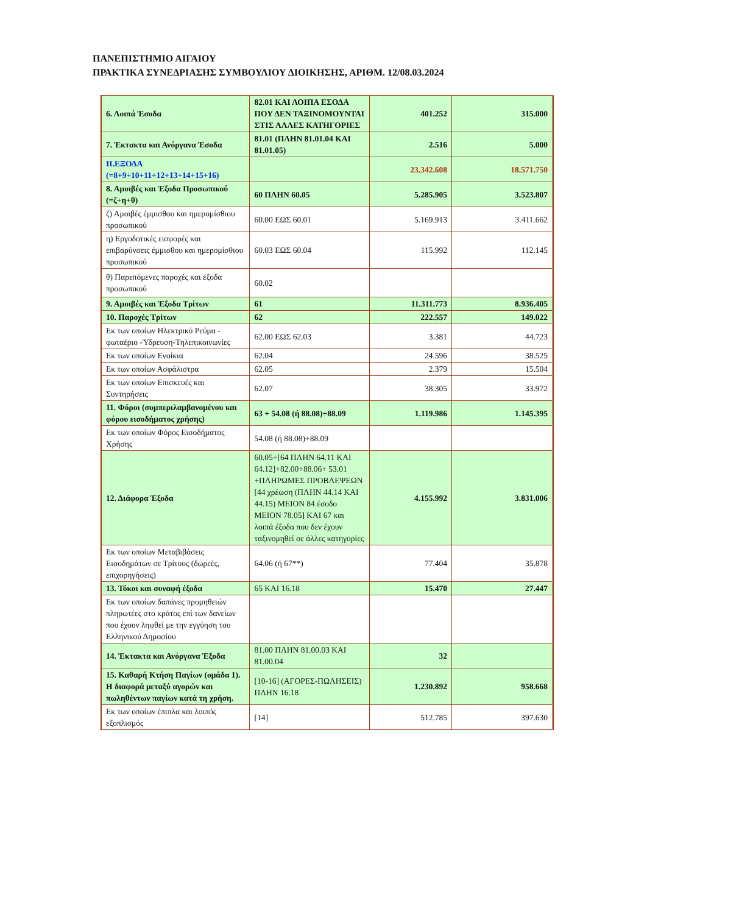ΠΑΝΕΠΙΣΤΗΜΙΟ ΑΙΓΑΙΟΥ
ΠΡΑΚΤΙΚΑ ΣΥΝΕΔΡΙΑΣΗΣ ΣΥΜΒΟΥΛΙΟΥ ΔΙΟΙΚΗΣΗΣ, ΑΡΙΘΜ. 12/08.03.2024
| 6. Λοιπά Έσοδα | 82.01 ΚΑΙ ΛΟΙΠΑ ΕΣΟΔΑ ΠΟΥ ΔΕΝ ΤΑΞΙΝΟΜΟΥΝΤΑΙ ΣΤΙΣ ΑΛΛΕΣ ΚΑΤΗΓΟΡΙΕΣ | 401.252 | 315.000 |
| 7. Έκτακτα και Ανόργανα Έσοδα | 81.01 (ΠΛΗΝ 81.01.04 ΚΑΙ 81.01.05) | 2.516 | 5.000 |
| ΙΙ.ΕΞΟΔΑ (=8+9+10+11+12+13+14+15+16) | | 23.342.608 | 18.571.750 |
| 8. Αμοιβές και Έξοδα Προσωπικού (=ζ+η+θ) | 60 ΠΛΗΝ 60.05 | 5.285.905 | 3.523.807 |
| ζ) Αμοιβές έμμισθου και ημερομίσθιου προσωπικού | 60.00 ΕΩΣ 60.01 | 5.169.913 | 3.411.662 |
| η) Εργοδοτικές εισφορές και επιβαρύνσεις έμμισθου και ημερομίσθιου προσωπικού | 60.03 ΕΩΣ 60.04 | 115.992 | 112.145 |
| θ) Παρεπόμενες παροχές και έξοδα προσωπικού | 60.02 | | |
| 9. Αμοιβές και Έξοδα Τρίτων | 61 | 11.311.773 | 8.936.405 |
| 10. Παροχές Τρίτων | 62 | 222.557 | 149.022 |
| Εκ των οποίων Ηλεκτρικό Ρεύμα - φωταέριο -Ύδρευση-Τηλεπικοινωνίες | 62.00 ΕΩΣ 62.03 | 3.381 | 44.723 |
| Εκ των οποίων Ενοίκια | 62.04 | 24.596 | 38.525 |
| Εκ των οποίων Ασφάλιστρα | 62.05 | 2.379 | 15.504 |
| Εκ των οποίων Επισκευές και Συντηρήσεις | 62.07 | 38.305 | 33.972 |
| 11. Φόροι (συμπεριλαμβανομένου και φόρου εισοδήματος χρήσης) | 63 + 54.08 (ή 88.08)+88.09 | 1.119.986 | 1.145.395 |
| Εκ των οποίων Φόρος Εισοδήματος Χρήσης | 54.08 (ή 88.08)+88.09 | | |
| 12. Διάφορα Έξοδα | 60.05+[64 ΠΛΗΝ 64.11 ΚΑΙ 64.12]+82.00+88.06+ 53.01 +ΠΛΗΡΩΜΕΣ ΠΡΟΒΛΕΨΕΩΝ [44 χρέωση (ΠΛΗΝ 44.14 ΚΑΙ 44.15) ΜΕΙΟΝ 84 έσοδο ΜΕΙΟΝ 78.05] ΚΑΙ 67 και λοιπά έξοδα που δεν έχουν ταξινομηθεί σε άλλες κατηγορίες | 4.155.992 | 3.831.006 |
| Εκ των οποίων Μεταβιβάσεις Εισοδημάτων σε Τρίτους (δωρεές, επιχορηγήσεις) | 64.06 (ή 67**) | 77.404 | 35.878 |
| 13. Τόκοι και συναφή έξοδα | 65 ΚΑΙ 16.18 | 15.470 | 27.447 |
| Εκ των οποίων δαπάνες προμηθειών πληρωτέες στο κράτος επί των δανείων που έχουν ληφθεί με την εγγύηση του Ελληνικού Δημοσίου | | | |
| 14. Έκτακτα και Ανόργανα Έξοδα | 81.00 ΠΛΗΝ 81.00.03 ΚΑΙ 81.00.04 | 32 | |
| 15. Καθαρή Κτήση Παγίων (ομάδα 1). Η διαφορά μεταξύ αγορών και πωληθέντων παγίων κατά τη χρήση. | [10-16] (ΑΓΟΡΕΣ-ΠΩΛΗΣΕΙΣ) ΠΛΗΝ 16.18 | 1.230.892 | 958.668 |
| Εκ των οποίων έπιπλα και λοιπός εξοπλισμός | [14] | 512.785 | 397.630 |